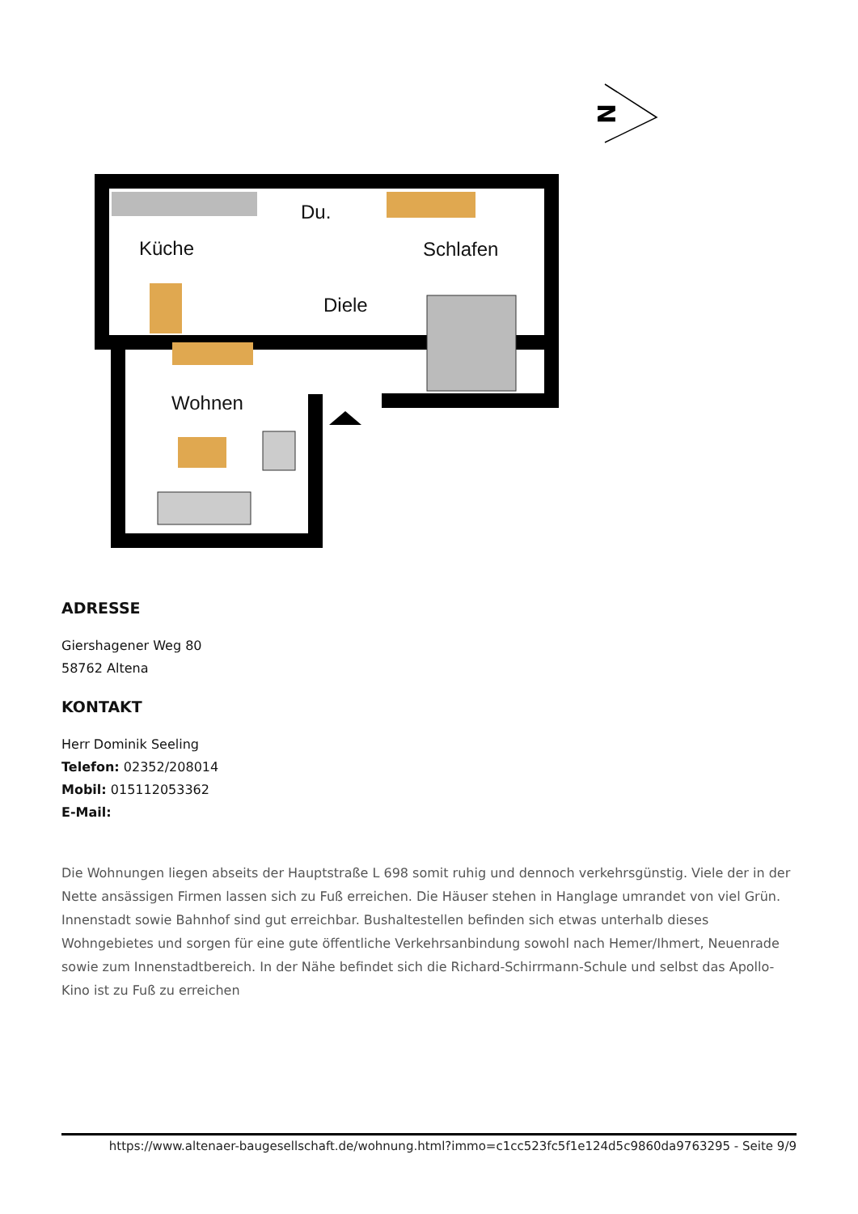N
Küche
Du.
Schlafen
Diele
Wohnen
ADRESSE
Giershagener Weg 80
58762 Altena
KONTAKT
Herr Dominik Seeling
Telefon: 02352/208014
Mobil: 015112053362
E-Mail:
Die Wohnungen liegen abseits der Hauptstraße L 698 somit ruhig und dennoch verkehrsgünstig. Viele der in der Nette ansässigen Firmen lassen sich zu Fuß erreichen. Die Häuser stehen in Hanglage umrandet von viel Grün. Innenstadt sowie Bahnhof sind gut erreichbar. Bushaltestellen befinden sich etwas unterhalb dieses Wohngebietes und sorgen für eine gute öffentliche Verkehrsanbindung sowohl nach Hemer/Ihmert, Neuenrade sowie zum Innenstadtbereich. In der Nähe befindet sich die Richard-Schirrmann-Schule und selbst das Apollo-Kino ist zu Fuß zu erreichen
https://www.altenaer-baugesellschaft.de/wohnung.html?immo=c1cc523fc5f1e124d5c9860da9763295 - Seite 9/9